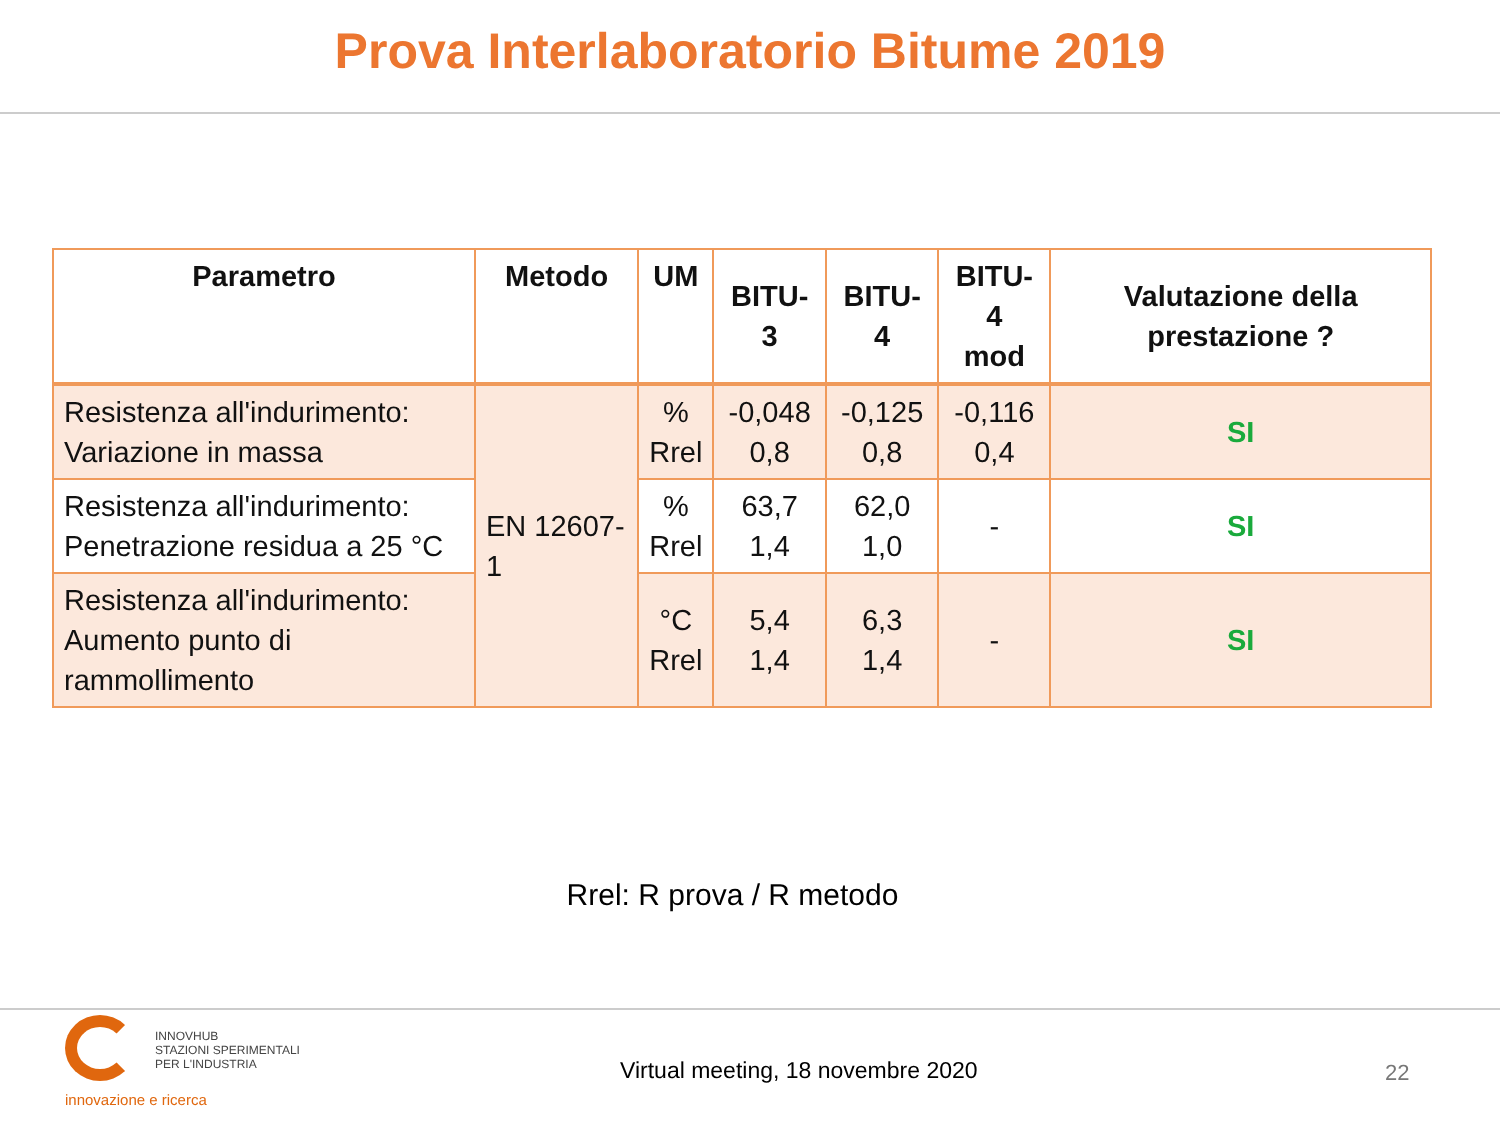Prova Interlaboratorio Bitume 2019
| Parametro | Metodo | UM | BITU-3 | BITU-4 | BITU-4 mod | Valutazione della prestazione ? |
| --- | --- | --- | --- | --- | --- | --- |
| Resistenza all'indurimento: Variazione in massa | EN 12607-1 | % Rrel | -0,048 0,8 | -0,125 0,8 | -0,116 0,4 | SI |
| Resistenza all'indurimento: Penetrazione residua a 25 °C | | % Rrel | 63,7 1,4 | 62,0 1,0 | - | SI |
| Resistenza all'indurimento: Aumento punto di rammollimento | | °C Rrel | 5,4 1,4 | 6,3 1,4 | - | SI |
Rrel: R prova / R metodo
INNOVHUB
STAZIONI SPERIMENTALI
PER L'INDUSTRIA
innovazione e ricerca
Virtual meeting, 18 novembre 2020
22